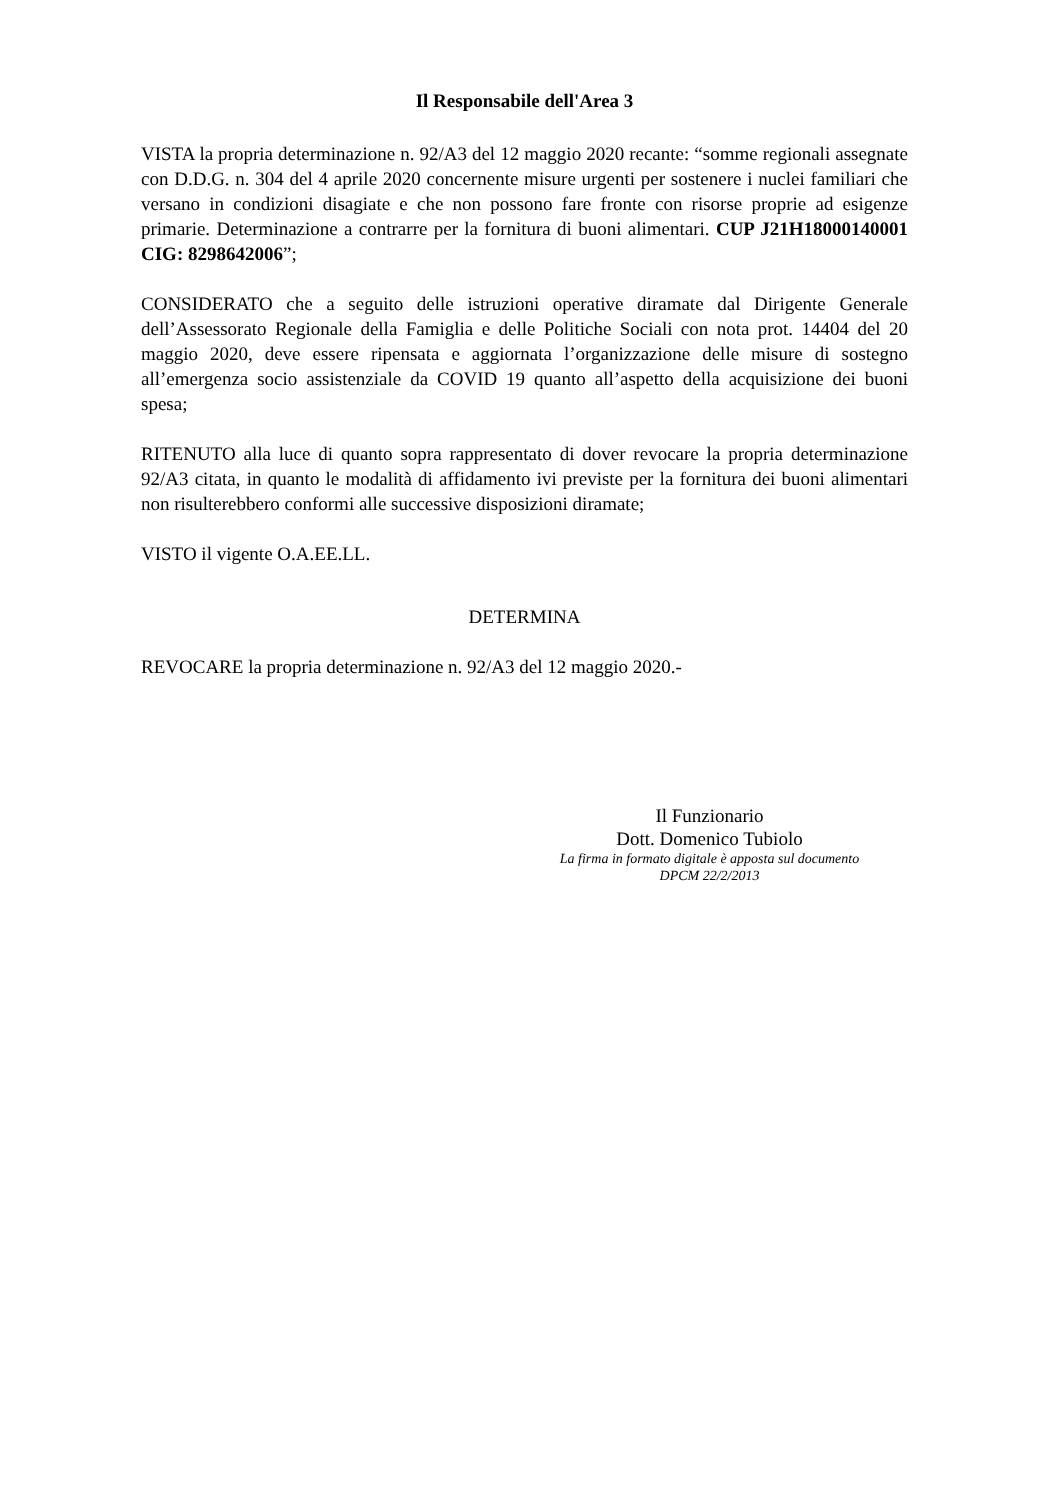Il Responsabile dell'Area 3
VISTA la propria determinazione n. 92/A3 del 12 maggio 2020 recante: “somme regionali assegnate con D.D.G. n. 304 del 4 aprile 2020 concernente misure urgenti per sostenere i nuclei familiari che versano in condizioni disagiate e che non possono fare fronte con risorse proprie ad esigenze primarie. Determinazione a contrarre per la fornitura di buoni alimentari. CUP J21H18000140001 CIG: 8298642006”;
CONSIDERATO che a seguito delle istruzioni operative diramate dal Dirigente Generale dell’Assessorato Regionale della Famiglia e delle Politiche Sociali con nota prot. 14404 del 20 maggio 2020, deve essere ripensata e aggiornata l’organizzazione delle misure di sostegno all’emergenza socio assistenziale da COVID 19 quanto all’aspetto della acquisizione dei buoni spesa;
RITENUTO alla luce di quanto sopra rappresentato di dover revocare la propria determinazione 92/A3 citata, in quanto le modalità di affidamento ivi previste per la fornitura dei buoni alimentari non risulterebbero conformi alle successive disposizioni diramate;
VISTO il vigente O.A.EE.LL.
DETERMINA
REVOCARE la propria determinazione n. 92/A3 del 12 maggio 2020.-
Il Funzionario
Dott. Domenico Tubiolo
La firma in formato digitale è apposta sul documento
DPCM 22/2/2013